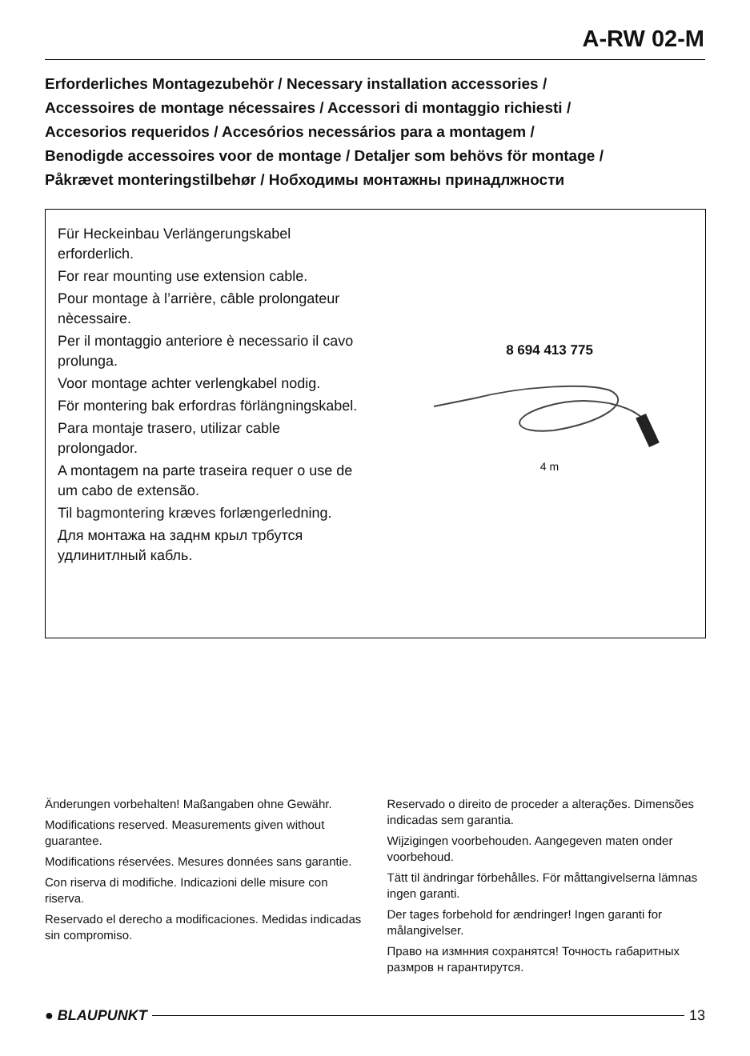A-RW 02-M
Erforderliches Montagezubehör / Necessary installation accessories /
Accessoires de montage nécessaires / Accessori di montaggio richiesti /
Accesorios requeridos / Accesórios necessários para a montagem /
Benodigde accessoires voor de montage / Detaljer som behövs för montage /
Påkrævet monteringstilbehør / Нобходимы монтажны принадлжности
Für Heckeinbau Verlängerungskabel erforderlich.
For rear mounting use extension cable.
Pour montage à l’arrière, câble prolongateur nècessaire.
Per il montaggio anteriore è necessario il cavo prolunga.
Voor montage achter verlengkabel nodig.
För montering bak erfordras förlängningskabel.
Para montaje trasero, utilizar cable prolongador.
A montagem na parte traseira requer o use de um cabo de extensão.
Til bagmontering kræves forlængerledning.
Для монтажа на заднм крыл трбутся удлинитлный кабль.
8 694 413 775
4 m
Änderungen vorbehalten! Maßangaben ohne Gewähr.
Modifications reserved. Measurements given without guarantee.
Modifications réservées. Mesures données sans garantie.
Con riserva di modifiche. Indicazioni delle misure con riserva.
Reservado el derecho a modificaciones. Medidas indicadas sin compromiso.
Reservado o direito de proceder a alterações. Dimensões indicadas sem garantia.
Wijzigingen voorbehouden. Aangegeven maten onder voorbehoud.
Tätt til ändringar förbehålles. För måttangivelserna lämnas ingen garanti.
Der tages forbehold for ændringer! Ingen garanti for målangivelser.
Право на измнния сохранятся! Точность габаритных размров н гарантирутся.
● BLAUPUNKT 13